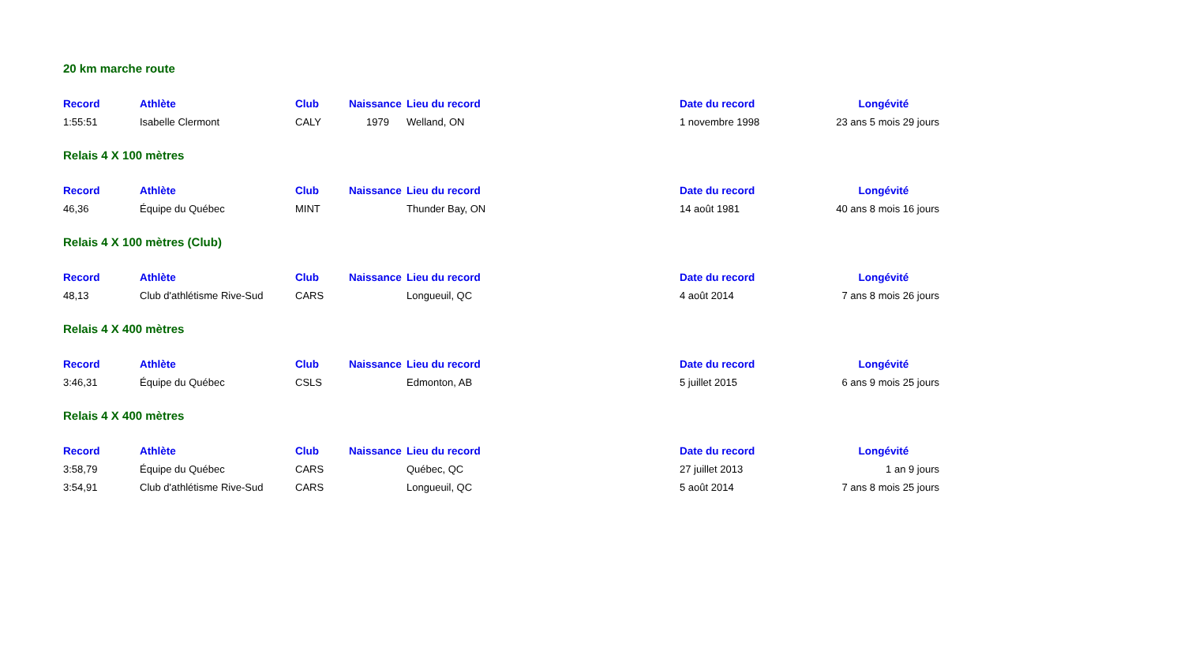20 km marche route
| Record | Athlète | Club | Naissance | Lieu du record | Date du record | Longévité |
| --- | --- | --- | --- | --- | --- | --- |
| 1:55:51 | Isabelle Clermont | CALY | 1979 | Welland, ON | 1 novembre 1998 | 23 ans 5 mois 29 jours |
Relais 4 X 100 mètres
| Record | Athlète | Club | Naissance | Lieu du record | Date du record | Longévité |
| --- | --- | --- | --- | --- | --- | --- |
| 46,36 | Équipe du Québec | MINT | | Thunder Bay, ON | 14 août 1981 | 40 ans 8 mois 16 jours |
Relais 4 X 100 mètres (Club)
| Record | Athlète | Club | Naissance | Lieu du record | Date du record | Longévité |
| --- | --- | --- | --- | --- | --- | --- |
| 48,13 | Club d'athlétisme Rive-Sud | CARS | | Longueuil, QC | 4 août 2014 | 7 ans 8 mois 26 jours |
Relais 4 X 400 mètres
| Record | Athlète | Club | Naissance | Lieu du record | Date du record | Longévité |
| --- | --- | --- | --- | --- | --- | --- |
| 3:46,31 | Équipe du Québec | CSLS | | Edmonton, AB | 5 juillet 2015 | 6 ans 9 mois 25 jours |
Relais 4 X 400 mètres
| Record | Athlète | Club | Naissance | Lieu du record | Date du record | Longévité |
| --- | --- | --- | --- | --- | --- | --- |
| 3:58,79 | Équipe du Québec | CARS | | Québec, QC | 27 juillet 2013 | 1 an 9 jours |
| 3:54,91 | Club d'athlétisme Rive-Sud | CARS | | Longueuil, QC | 5 août 2014 | 7 ans 8 mois 25 jours |